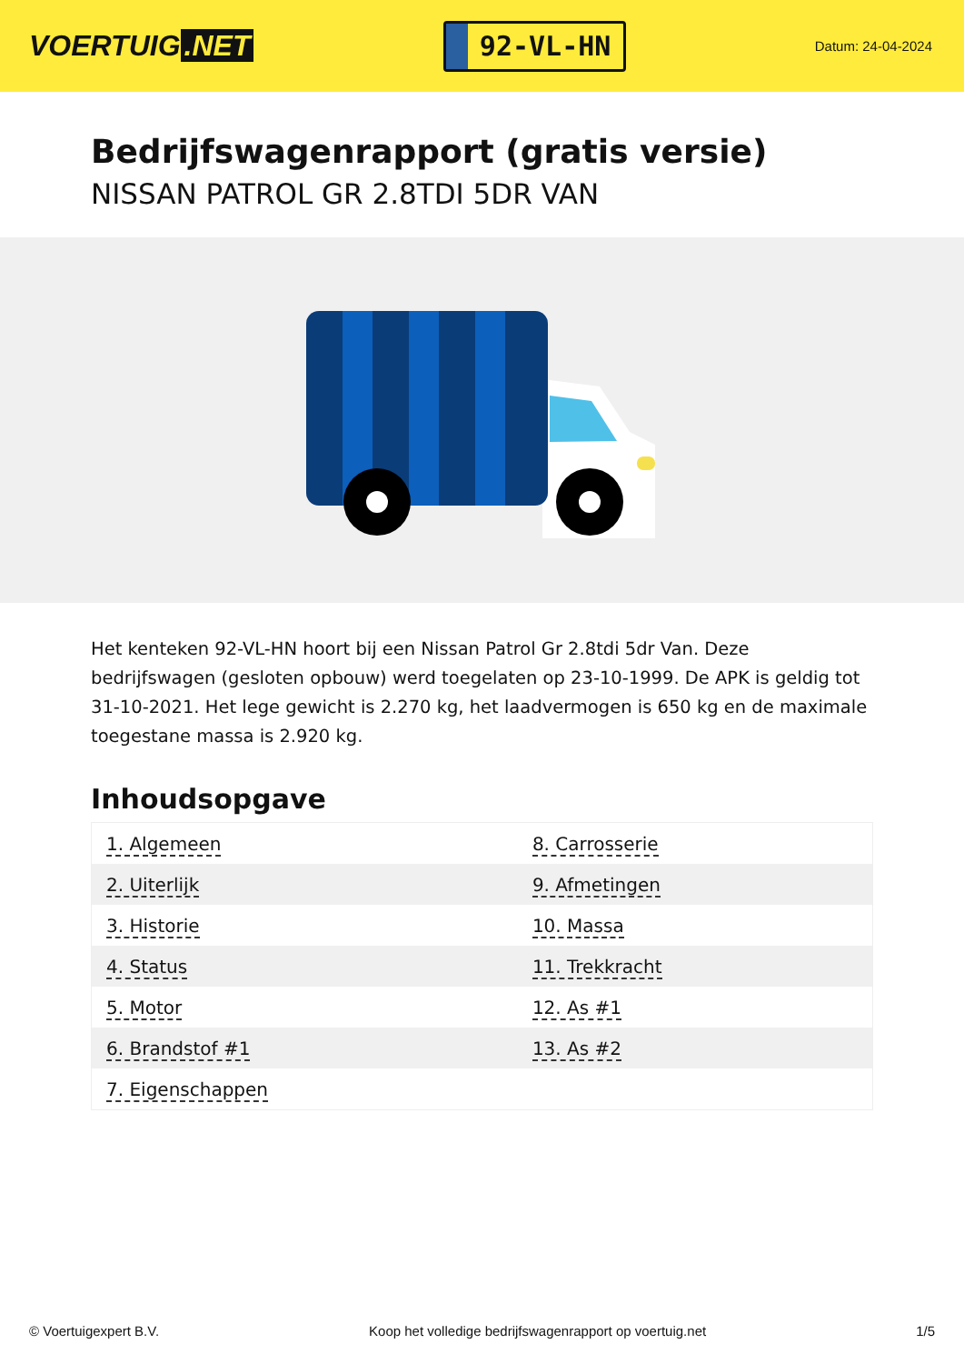VOERTUIG.NET
92-VL-HN
Datum: 24-04-2024
Bedrijfswagenrapport (gratis versie)
NISSAN PATROL GR 2.8TDI 5DR VAN
Het kenteken 92-VL-HN hoort bij een Nissan Patrol Gr 2.8tdi 5dr Van. Deze bedrijfswagen (gesloten opbouw) werd toegelaten op 23-10-1999. De APK is geldig tot 31-10-2021. Het lege gewicht is 2.270 kg, het laadvermogen is 650 kg en de maximale toegestane massa is 2.920 kg.
Inhoudsopgave
| 1. Algemeen | 8. Carrosserie |
| 2. Uiterlijk | 9. Afmetingen |
| 3. Historie | 10. Massa |
| 4. Status | 11. Trekkracht |
| 5. Motor | 12. As #1 |
| 6. Brandstof #1 | 13. As #2 |
| 7. Eigenschappen | |
© Voertuigexpert B.V. Koop het volledige bedrijfswagenrapport op voertuig.net 1/5